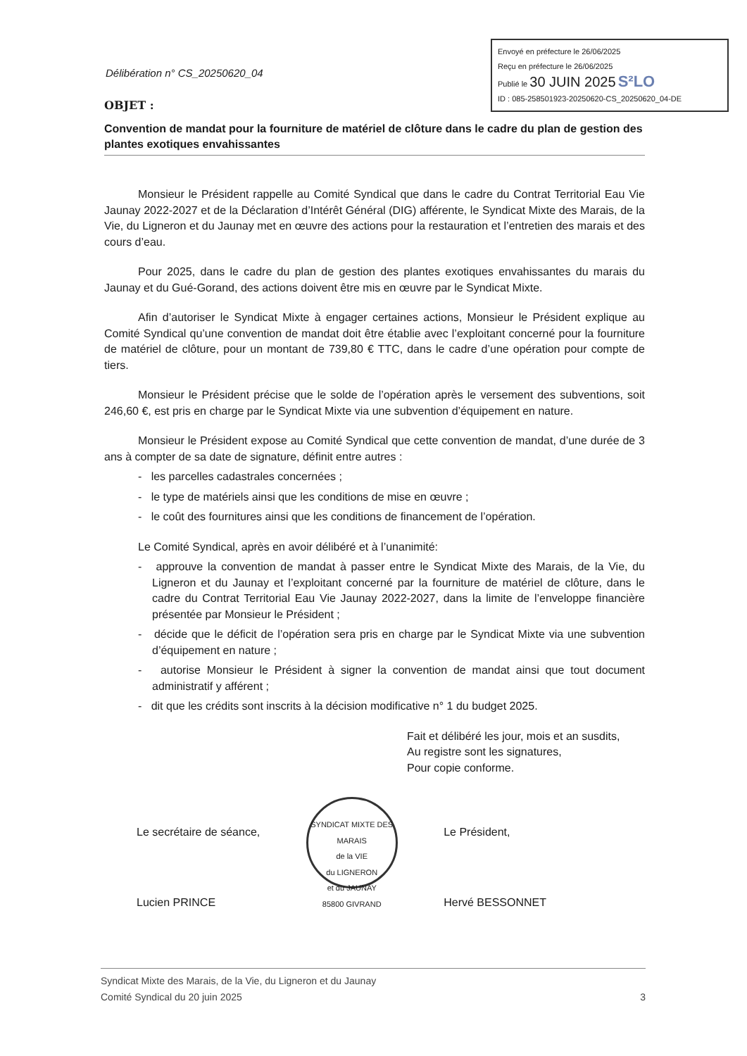Envoyé en préfecture le 26/06/2025
Reçu en préfecture le 26/06/2025
Publié le 30 JUIN 2025 S²LO
ID : 085-258501923-20250620-CS_20250620_04-DE
Délibération n° CS_20250620_04
OBJET :
Convention de mandat pour la fourniture de matériel de clôture dans le cadre du plan de gestion des plantes exotiques envahissantes
Monsieur le Président rappelle au Comité Syndical que dans le cadre du Contrat Territorial Eau Vie Jaunay 2022-2027 et de la Déclaration d’Intérêt Général (DIG) afférente, le Syndicat Mixte des Marais, de la Vie, du Ligneron et du Jaunay met en œuvre des actions pour la restauration et l’entretien des marais et des cours d’eau.
Pour 2025, dans le cadre du plan de gestion des plantes exotiques envahissantes du marais du Jaunay et du Gué-Gorand, des actions doivent être mis en œuvre par le Syndicat Mixte.
Afin d’autoriser le Syndicat Mixte à engager certaines actions, Monsieur le Président explique au Comité Syndical qu’une convention de mandat doit être établie avec l’exploitant concerné pour la fourniture de matériel de clôture, pour un montant de 739,80 € TTC, dans le cadre d’une opération pour compte de tiers.
Monsieur le Président précise que le solde de l’opération après le versement des subventions, soit 246,60 €, est pris en charge par le Syndicat Mixte via une subvention d’équipement en nature.
Monsieur le Président expose au Comité Syndical que cette convention de mandat, d’une durée de 3 ans à compter de sa date de signature, définit entre autres :
- les parcelles cadastrales concernées ;
- le type de matériels ainsi que les conditions de mise en œuvre ;
- le coût des fournitures ainsi que les conditions de financement de l’opération.
Le Comité Syndical, après en avoir délibéré et à l’unanimité:
- approuve la convention de mandat à passer entre le Syndicat Mixte des Marais, de la Vie, du Ligneron et du Jaunay et l’exploitant concerné par la fourniture de matériel de clôture, dans le cadre du Contrat Territorial Eau Vie Jaunay 2022-2027, dans la limite de l’enveloppe financière présentée par Monsieur le Président ;
- décide que le déficit de l’opération sera pris en charge par le Syndicat Mixte via une subvention d’équipement en nature ;
- autorise Monsieur le Président à signer la convention de mandat ainsi que tout document administratif y afférent ;
- dit que les crédits sont inscrits à la décision modificative n° 1 du budget 2025.
Fait et délibéré les jour, mois et an susdits,
Au registre sont les signatures,
Pour copie conforme.
Le secrétaire de séance,
Lucien PRINCE
SYNDICAT MIXTE DES MARAIS
de la VIE
du LIGNERON
et du JAUNAY
85800 GIVRAND
Le Président,
Hervé BESSONNET
Syndicat Mixte des Marais, de la Vie, du Ligneron et du Jaunay
Comité Syndical du 20 juin 2025 3